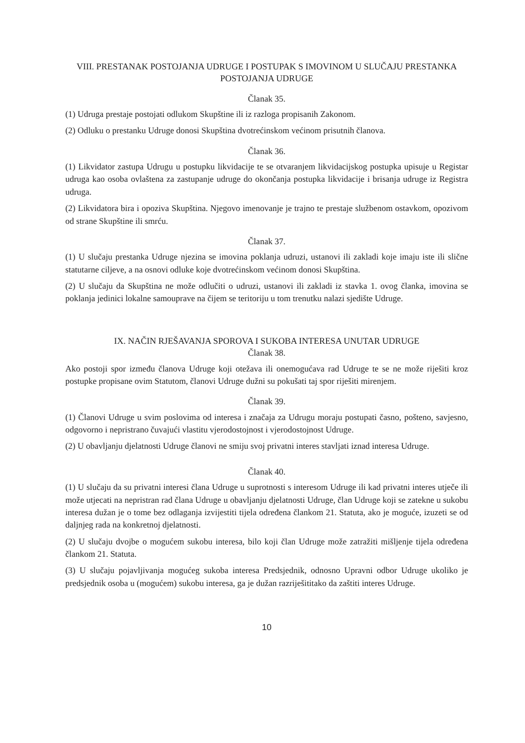VIII. PRESTANAK POSTOJANJA UDRUGE I POSTUPAK S IMOVINOM U SLUČAJU PRESTANKA POSTOJANJA UDRUGE
Članak 35.
(1) Udruga prestaje postojati odlukom Skupštine ili iz razloga propisanih Zakonom.
(2) Odluku o prestanku Udruge donosi Skupština dvotrećinskom većinom prisutnih članova.
Članak 36.
(1) Likvidator zastupa Udrugu u postupku likvidacije te se otvaranjem likvidacijskog postupka upisuje u Registar udruga kao osoba ovlaštena za zastupanje udruge do okončanja postupka likvidacije i brisanja udruge iz Registra udruga.
(2) Likvidatora bira i opoziva Skupština. Njegovo imenovanje je trajno te prestaje službenom ostavkom, opozivom od strane Skupštine ili smrću.
Članak 37.
(1) U slučaju prestanka Udruge njezina se imovina poklanja udruzi, ustanovi ili zakladi koje imaju iste ili slične statutarne ciljeve, a na osnovi odluke koje dvotrećinskom većinom donosi Skupština.
(2) U slučaju da Skupština ne može odlučiti o udruzi, ustanovi ili zakladi iz stavka 1. ovog članka, imovina se poklanja jedinici lokalne samouprave na čijem se teritoriju u tom trenutku nalazi sjedište Udruge.
IX. NAČIN RJEŠAVANJA SPOROVA I SUKOBA INTERESA UNUTAR UDRUGE
Članak 38.
Ako postoji spor između članova Udruge koji otežava ili onemogućava rad Udruge te se ne može riješiti kroz postupke propisane ovim Statutom, članovi Udruge dužni su pokušati taj spor riješiti mirenjem.
Članak 39.
(1) Članovi Udruge u svim poslovima od interesa i značaja za Udrugu moraju postupati časno, pošteno, savjesno, odgovorno i nepristrano čuvajući vlastitu vjerodostojnost i vjerodostojnost Udruge.
(2) U obavljanju djelatnosti Udruge članovi ne smiju svoj privatni interes stavljati iznad interesa Udruge.
Članak 40.
(1) U slučaju da su privatni interesi člana Udruge u suprotnosti s interesom Udruge ili kad privatni interes utječe ili može utjecati na nepristran rad člana Udruge u obavljanju djelatnosti Udruge, član Udruge koji se zatekne u sukobu interesa dužan je o tome bez odlaganja izvijestiti tijela određena člankom 21. Statuta, ako je moguće, izuzeti se od daljnjeg rada na konkretnoj djelatnosti.
(2) U slučaju dvojbe o mogućem sukobu interesa, bilo koji član Udruge može zatražiti mišljenje tijela određena člankom 21. Statuta.
(3) U slučaju pojavljivanja mogućeg sukoba interesa Predsjednik, odnosno Upravni odbor Udruge ukoliko je predsjednik osoba u (mogućem) sukobu interesa, ga je dužan razriješititako da zaštiti interes Udruge.
10